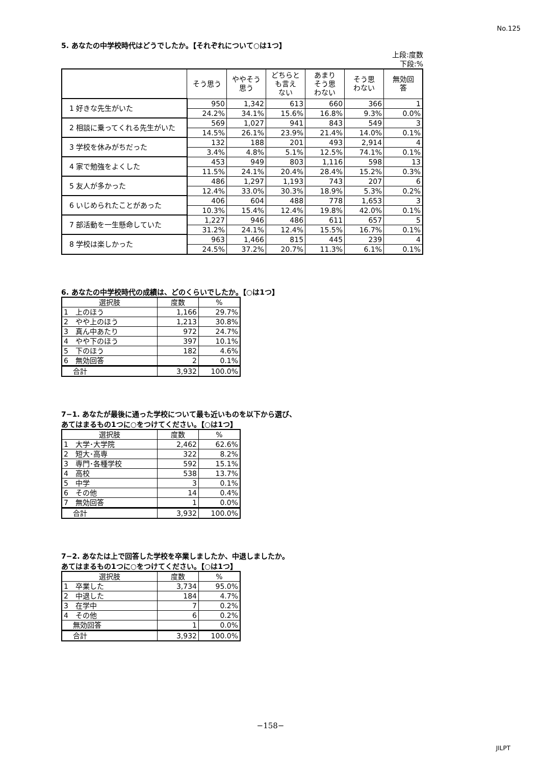No.125
5. あなたの中学校時代はどうでしたか。【それぞれについて○は1つ】
上段:度数
下段:%
| | そう思う | ややそう 思う | どちらと も言え ない | あまり そう思 わない | そう思 わない | 無効回 答 |
| --- | --- | --- | --- | --- | --- | --- |
| 1 好きな先生がいた | 950 | 1,342 | 613 | 660 | 366 | 1 |
| | 24.2% | 34.1% | 15.6% | 16.8% | 9.3% | 0.0% |
| 2 相談に乗ってくれる先生がいた | 569 | 1,027 | 941 | 843 | 549 | 3 |
| | 14.5% | 26.1% | 23.9% | 21.4% | 14.0% | 0.1% |
| 3 学校を休みがちだった | 132 | 188 | 201 | 493 | 2,914 | 4 |
| | 3.4% | 4.8% | 5.1% | 12.5% | 74.1% | 0.1% |
| 4 家で勉強をよくした | 453 | 949 | 803 | 1,116 | 598 | 13 |
| | 11.5% | 24.1% | 20.4% | 28.4% | 15.2% | 0.3% |
| 5 友人が多かった | 486 | 1,297 | 1,193 | 743 | 207 | 6 |
| | 12.4% | 33.0% | 30.3% | 18.9% | 5.3% | 0.2% |
| 6 いじめられたことがあった | 406 | 604 | 488 | 778 | 1,653 | 3 |
| | 10.3% | 15.4% | 12.4% | 19.8% | 42.0% | 0.1% |
| 7 部活動を一生懸命していた | 1,227 | 946 | 486 | 611 | 657 | 5 |
| | 31.2% | 24.1% | 12.4% | 15.5% | 16.7% | 0.1% |
| 8 学校は楽しかった | 963 | 1,466 | 815 | 445 | 239 | 4 |
| | 24.5% | 37.2% | 20.7% | 11.3% | 6.1% | 0.1% |
6. あなたの中学校時代の成績は、どのくらいでしたか。【○は1つ】
| 選択肢 | 度数 | % |
| --- | --- | --- |
| 1 上のほう | 1,166 | 29.7% |
| 2 やや上のほう | 1,213 | 30.8% |
| 3 真ん中あたり | 972 | 24.7% |
| 4 やや下のほう | 397 | 10.1% |
| 5 下のほう | 182 | 4.6% |
| 6 無効回答 | 2 | 0.1% |
| 合計 | 3,932 | 100.0% |
7−1. あなたが最後に通った学校について最も近いものを以下から選び、
あてはまるもの1つに○をつけてください。【○は1つ】
| 選択肢 | 度数 | % |
| --- | --- | --- |
| 1 大学･大学院 | 2,462 | 62.6% |
| 2 短大･高専 | 322 | 8.2% |
| 3 専門･各種学校 | 592 | 15.1% |
| 4 高校 | 538 | 13.7% |
| 5 中学 | 3 | 0.1% |
| 6 その他 | 14 | 0.4% |
| 7 無効回答 | 1 | 0.0% |
| 合計 | 3,932 | 100.0% |
7−2. あなたは上で回答した学校を卒業しましたか、中退しましたか。
あてはまるもの1つに○をつけてください。【○は1つ】
| 選択肢 | 度数 | % |
| --- | --- | --- |
| 1 卒業した | 3,734 | 95.0% |
| 2 中退した | 184 | 4.7% |
| 3 在学中 | 7 | 0.2% |
| 4 その他 | 6 | 0.2% |
| 無効回答 | 1 | 0.0% |
| 合計 | 3,932 | 100.0% |
−158−
JILPT